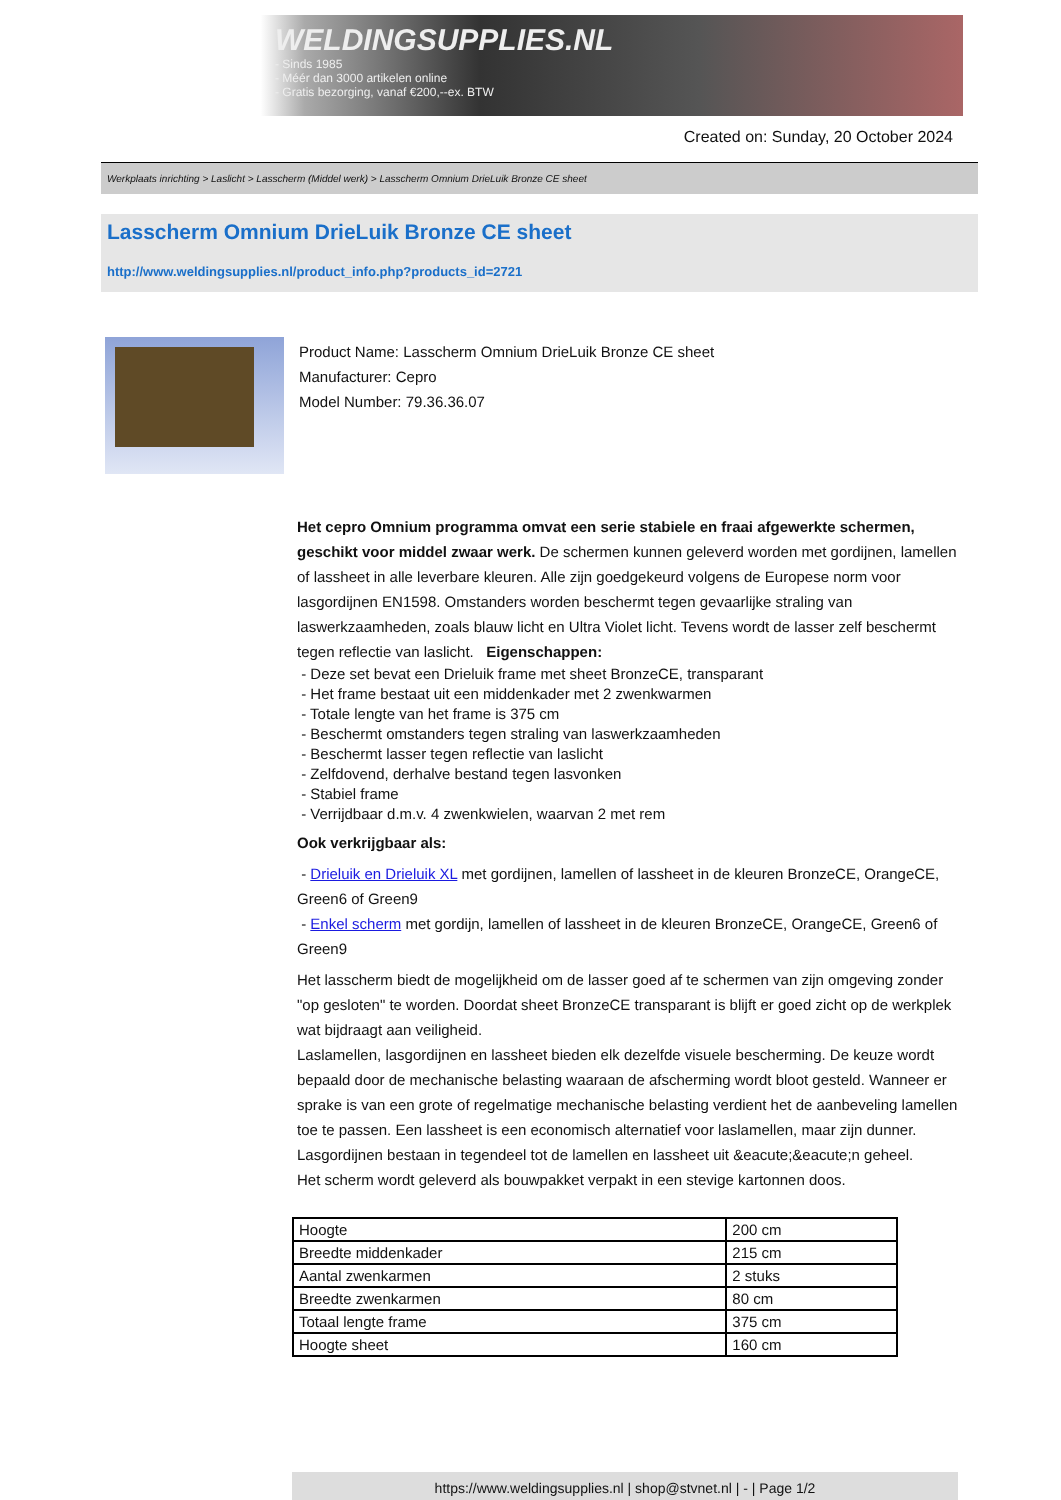WELDINGSUPPLIES.NL
- Sinds 1985
- Méér dan 3000 artikelen online
- Gratis bezorging, vanaf €200,--ex. BTW
Created on: Sunday, 20 October 2024
Werkplaats inrichting > Laslicht > Lasscherm (Middel werk) > Lasscherm Omnium DrieLuik Bronze CE sheet
Lasscherm Omnium DrieLuik Bronze CE sheet
http://www.weldingsupplies.nl/product_info.php?products_id=2721
Product Name: Lasscherm Omnium DrieLuik Bronze CE sheet
Manufacturer: Cepro
Model Number: 79.36.36.07
Het cepro Omnium programma omvat een serie stabiele en fraai afgewerkte schermen, geschikt voor middel zwaar werk. De schermen kunnen geleverd worden met gordijnen, lamellen of lassheet in alle leverbare kleuren. Alle zijn goedgekeurd volgens de Europese norm voor lasgordijnen EN1598. Omstanders worden beschermt tegen gevaarlijke straling van laswerkzaamheden, zoals blauw licht en Ultra Violet licht. Tevens wordt de lasser zelf beschermt tegen reflectie van laslicht. Eigenschappen:
- Deze set bevat een Drieluik frame met sheet BronzeCE, transparant
- Het frame bestaat uit een middenkader met 2 zwenkwarmen
- Totale lengte van het frame is 375 cm
- Beschermt omstanders tegen straling van laswerkzaamheden
- Beschermt lasser tegen reflectie van laslicht
- Zelfdovend, derhalve bestand tegen lasvonken
- Stabiel frame
- Verrijdbaar d.m.v. 4 zwenkwielen, waarvan 2 met rem
Ook verkrijgbaar als:
- Drieluik en Drieluik XL met gordijnen, lamellen of lassheet in de kleuren BronzeCE, OrangeCE, Green6 of Green9
- Enkel scherm met gordijn, lamellen of lassheet in de kleuren BronzeCE, OrangeCE, Green6 of Green9
Het lasscherm biedt de mogelijkheid om de lasser goed af te schermen van zijn omgeving zonder "op gesloten" te worden. Doordat sheet BronzeCE transparant is blijft er goed zicht op de werkplek wat bijdraagt aan veiligheid.
Laslamellen, lasgordijnen en lassheet bieden elk dezelfde visuele bescherming. De keuze wordt bepaald door de mechanische belasting waaraan de afscherming wordt bloot gesteld. Wanneer er sprake is van een grote of regelmatige mechanische belasting verdient het de aanbeveling lamellen toe te passen. Een lassheet is een economisch alternatief voor laslamellen, maar zijn dunner. Lasgordijnen bestaan in tegendeel tot de lamellen en lassheet uit &eacute;&eacute;n geheel.
Het scherm wordt geleverd als bouwpakket verpakt in een stevige kartonnen doos.
| Hoogte | 200 cm |
| Breedte middenkader | 215 cm |
| Aantal zwenkarmen | 2 stuks |
| Breedte zwenkarmen | 80 cm |
| Totaal lengte frame | 375 cm |
| Hoogte sheet | 160 cm |
https://www.weldingsupplies.nl | shop@stvnet.nl | - | Page 1/2